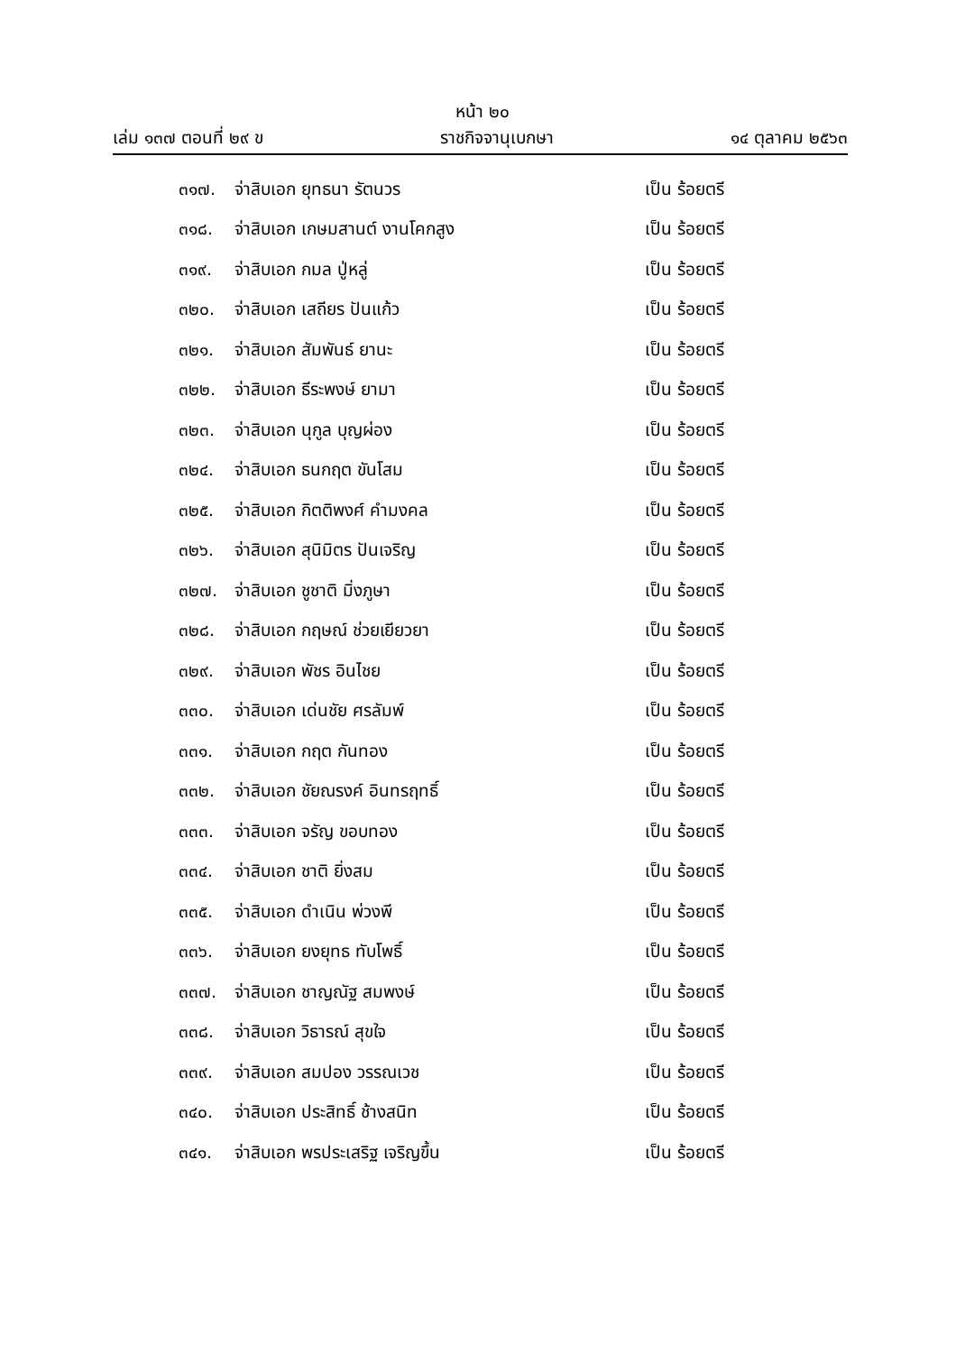หน้า ๒๐
เล่ม ๑๓๗ ตอนที่ ๒๙ ข ราชกิจจานุเบกษา ๑๔ ตุลาคม ๒๕๖๓
๓๑๗. จ่าสิบเอก ยุทธนา รัตนวร เป็น ร้อยตรี
๓๑๘. จ่าสิบเอก เกษมสานต์ งานโคกสูง เป็น ร้อยตรี
๓๑๙. จ่าสิบเอก กมล ปู่หลู่ เป็น ร้อยตรี
๓๒๐. จ่าสิบเอก เสถียร ปันแก้ว เป็น ร้อยตรี
๓๒๑. จ่าสิบเอก สัมพันธ์ ยานะ เป็น ร้อยตรี
๓๒๒. จ่าสิบเอก ธีระพงษ์ ยามา เป็น ร้อยตรี
๓๒๓. จ่าสิบเอก นุกูล บุญผ่อง เป็น ร้อยตรี
๓๒๔. จ่าสิบเอก ธนกฤต ขันโสม เป็น ร้อยตรี
๓๒๕. จ่าสิบเอก กิตติพงศ์ คำมงคล เป็น ร้อยตรี
๓๒๖. จ่าสิบเอก สุนิมิตร ปันเจริญ เป็น ร้อยตรี
๓๒๗. จ่าสิบเอก ชูชาติ มิ่งภูษา เป็น ร้อยตรี
๓๒๘. จ่าสิบเอก กฤษณ์ ช่วยเยียวยา เป็น ร้อยตรี
๓๒๙. จ่าสิบเอก พัชร อินไชย เป็น ร้อยตรี
๓๓๐. จ่าสิบเอก เด่นชัย ศรลัมพ์ เป็น ร้อยตรี
๓๓๑. จ่าสิบเอก กฤต กันทอง เป็น ร้อยตรี
๓๓๒. จ่าสิบเอก ชัยณรงค์ อินทรฤทธิ์ เป็น ร้อยตรี
๓๓๓. จ่าสิบเอก จรัญ ขอบทอง เป็น ร้อยตรี
๓๓๔. จ่าสิบเอก ชาติ ยิ่งสม เป็น ร้อยตรี
๓๓๕. จ่าสิบเอก ดำเนิน พ่วงพี เป็น ร้อยตรี
๓๓๖. จ่าสิบเอก ยงยุทธ ทับโพธิ์ เป็น ร้อยตรี
๓๓๗. จ่าสิบเอก ชาญณัฐ สมพงษ์ เป็น ร้อยตรี
๓๓๘. จ่าสิบเอก วิธารณ์ สุขใจ เป็น ร้อยตรี
๓๓๙. จ่าสิบเอก สมปอง วรรณเวช เป็น ร้อยตรี
๓๔๐. จ่าสิบเอก ประสิทธิ์ ช้างสนิท เป็น ร้อยตรี
๓๔๑. จ่าสิบเอก พรประเสริฐ เจริญขึ้น เป็น ร้อยตรี